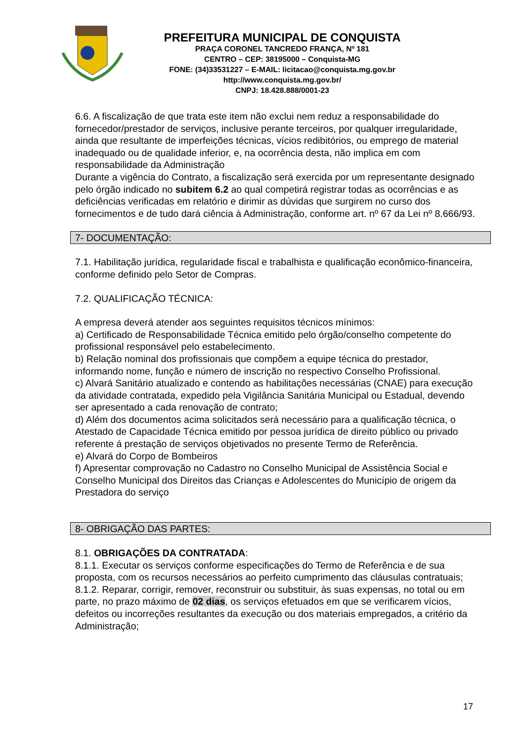PREFEITURA MUNICIPAL DE CONQUISTA
PRAÇA CORONEL TANCREDO FRANÇA, Nº 181
CENTRO – CEP: 38195000 – Conquista-MG
FONE: (34)33531227 – E-MAIL: licitacao@conquista.mg.gov.br
http://www.conquista.mg.gov.br/
CNPJ: 18.428.888/0001-23
6.6. A fiscalização de que trata este item não exclui nem reduz a responsabilidade do fornecedor/prestador de serviços, inclusive perante terceiros, por qualquer irregularidade, ainda que resultante de imperfeições técnicas, vícios redibitórios, ou emprego de material inadequado ou de qualidade inferior, e, na ocorrência desta, não implica em com responsabilidade da Administração
Durante a vigência do Contrato, a fiscalização será exercida por um representante designado pelo órgão indicado no subitem 6.2 ao qual competirá registrar todas as ocorrências e as deficiências verificadas em relatório e dirimir as dúvidas que surgirem no curso dos fornecimentos e de tudo dará ciência à Administração, conforme art. nº 67 da Lei nº 8.666/93.
7- DOCUMENTAÇÃO:
7.1. Habilitação jurídica, regularidade fiscal e trabalhista e qualificação econômico-financeira, conforme definido pelo Setor de Compras.
7.2. QUALIFICAÇÃO TÉCNICA:
A empresa deverá atender aos seguintes requisitos técnicos mínimos:
a) Certificado de Responsabilidade Técnica emitido pelo órgão/conselho competente do profissional responsável pelo estabelecimento.
b) Relação nominal dos profissionais que compõem a equipe técnica do prestador, informando nome, função e número de inscrição no respectivo Conselho Profissional.
c) Alvará Sanitário atualizado e contendo as habilitações necessárias (CNAE) para execução da atividade contratada, expedido pela Vigilância Sanitária Municipal ou Estadual, devendo ser apresentado a cada renovação de contrato;
d) Além dos documentos acima solicitados será necessário para a qualificação técnica, o Atestado de Capacidade Técnica emitido por pessoa jurídica de direito público ou privado referente á prestação de serviços objetivados no presente Termo de Referência.
e) Alvará do Corpo de Bombeiros
f) Apresentar comprovação no Cadastro no Conselho Municipal de Assistência Social e Conselho Municipal dos Direitos das Crianças e Adolescentes do Município de origem da Prestadora do serviço
8- OBRIGAÇÃO DAS PARTES:
8.1. OBRIGAÇÕES DA CONTRATADA:
8.1.1. Executar os serviços conforme especificações do Termo de Referência e de sua proposta, com os recursos necessários ao perfeito cumprimento das cláusulas contratuais;
8.1.2. Reparar, corrigir, remover, reconstruir ou substituir, às suas expensas, no total ou em parte, no prazo máximo de 02 dias, os serviços efetuados em que se verificarem vícios, defeitos ou incorreções resultantes da execução ou dos materiais empregados, a critério da Administração;
17